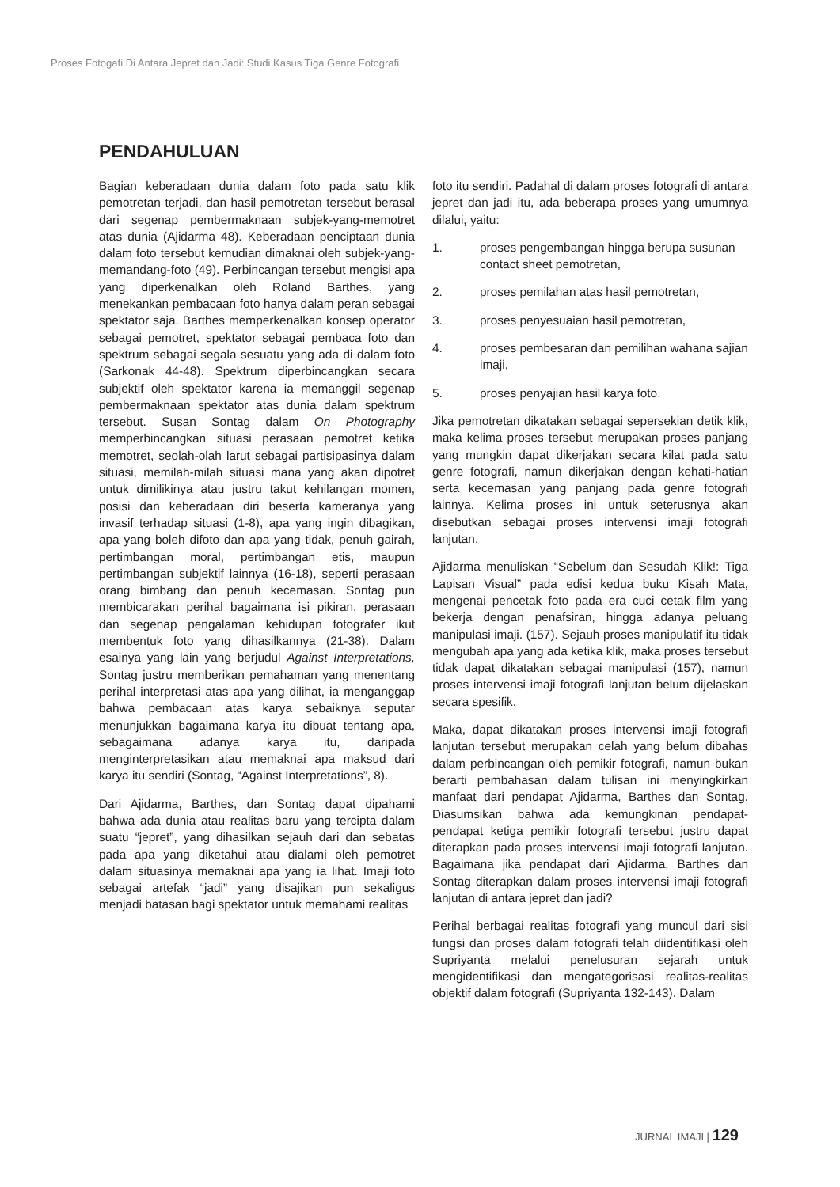Proses Fotogafi Di Antara Jepret dan Jadi: Studi Kasus Tiga Genre Fotografi
PENDAHULUAN
Bagian keberadaan dunia dalam foto pada satu klik pemotretan terjadi, dan hasil pemotretan tersebut berasal dari segenap pembermaknaan subjek-yang-memotret atas dunia (Ajidarma 48). Keberadaan penciptaan dunia dalam foto tersebut kemudian dimaknai oleh subjek-yang-memandang-foto (49). Perbincangan tersebut mengisi apa yang diperkenalkan oleh Roland Barthes, yang menekankan pembacaan foto hanya dalam peran sebagai spektator saja. Barthes memperkenalkan konsep operator sebagai pemotret, spektator sebagai pembaca foto dan spektrum sebagai segala sesuatu yang ada di dalam foto (Sarkonak 44-48). Spektrum diperbincangkan secara subjektif oleh spektator karena ia memanggil segenap pembermaknaan spektator atas dunia dalam spektrum tersebut. Susan Sontag dalam On Photography memperbincangkan situasi perasaan pemotret ketika memotret, seolah-olah larut sebagai partisipasinya dalam situasi, memilah-milah situasi mana yang akan dipotret untuk dimilikinya atau justru takut kehilangan momen, posisi dan keberadaan diri beserta kameranya yang invasif terhadap situasi (1-8), apa yang ingin dibagikan, apa yang boleh difoto dan apa yang tidak, penuh gairah, pertimbangan moral, pertimbangan etis, maupun pertimbangan subjektif lainnya (16-18), seperti perasaan orang bimbang dan penuh kecemasan. Sontag pun membicarakan perihal bagaimana isi pikiran, perasaan dan segenap pengalaman kehidupan fotografer ikut membentuk foto yang dihasilkannya (21-38). Dalam esainya yang lain yang berjudul Against Interpretations, Sontag justru memberikan pemahaman yang menentang perihal interpretasi atas apa yang dilihat, ia menganggap bahwa pembacaan atas karya sebaiknya seputar menunjukkan bagaimana karya itu dibuat tentang apa, sebagaimana adanya karya itu, daripada menginterpretasikan atau memaknai apa maksud dari karya itu sendiri (Sontag, “Against Interpretations”, 8).
Dari Ajidarma, Barthes, dan Sontag dapat dipahami bahwa ada dunia atau realitas baru yang tercipta dalam suatu “jepret”, yang dihasilkan sejauh dari dan sebatas pada apa yang diketahui atau dialami oleh pemotret dalam situasinya memaknai apa yang ia lihat. Imaji foto sebagai artefak “jadi” yang disajikan pun sekaligus menjadi batasan bagi spektator untuk memahami realitas
foto itu sendiri. Padahal di dalam proses fotografi di antara jepret dan jadi itu, ada beberapa proses yang umumnya dilalui, yaitu:
1. proses pengembangan hingga berupa susunan contact sheet pemotretan,
2. proses pemilahan atas hasil pemotretan,
3. proses penyesuaian hasil pemotretan,
4. proses pembesaran dan pemilihan wahana sajian imaji,
5. proses penyajian hasil karya foto.
Jika pemotretan dikatakan sebagai sepersekian detik klik, maka kelima proses tersebut merupakan proses panjang yang mungkin dapat dikerjakan secara kilat pada satu genre fotografi, namun dikerjakan dengan kehati-hatian serta kecemasan yang panjang pada genre fotografi lainnya. Kelima proses ini untuk seterusnya akan disebutkan sebagai proses intervensi imaji fotografi lanjutan.
Ajidarma menuliskan “Sebelum dan Sesudah Klik!: Tiga Lapisan Visual” pada edisi kedua buku Kisah Mata, mengenai pencetak foto pada era cuci cetak film yang bekerja dengan penafsiran, hingga adanya peluang manipulasi imaji. (157). Sejauh proses manipulatif itu tidak mengubah apa yang ada ketika klik, maka proses tersebut tidak dapat dikatakan sebagai manipulasi (157), namun proses intervensi imaji fotografi lanjutan belum dijelaskan secara spesifik.
Maka, dapat dikatakan proses intervensi imaji fotografi lanjutan tersebut merupakan celah yang belum dibahas dalam perbincangan oleh pemikir fotografi, namun bukan berarti pembahasan dalam tulisan ini menyingkirkan manfaat dari pendapat Ajidarma, Barthes dan Sontag. Diasumsikan bahwa ada kemungkinan pendapat-pendapat ketiga pemikir fotografi tersebut justru dapat diterapkan pada proses intervensi imaji fotografi lanjutan. Bagaimana jika pendapat dari Ajidarma, Barthes dan Sontag diterapkan dalam proses intervensi imaji fotografi lanjutan di antara jepret dan jadi?
Perihal berbagai realitas fotografi yang muncul dari sisi fungsi dan proses dalam fotografi telah diidentifikasi oleh Supriyanta melalui penelusuran sejarah untuk mengidentifikasi dan mengategorisasi realitas-realitas objektif dalam fotografi (Supriyanta 132-143). Dalam
JURNAL IMAJI | 129